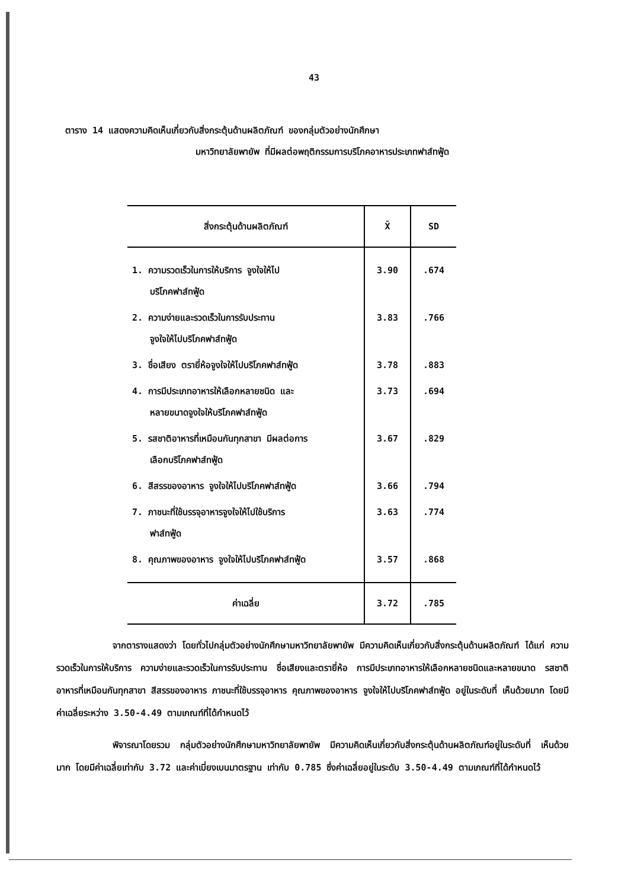43
ตาราง 14 แสดงความคิดเห็นเกี่ยวกับสิ่งกระตุ้นด้านผลิตภัณฑ์ ของกลุ่มตัวอย่างนักศึกษา
มหาวิทยาลัยพายัพ ที่มีผลต่อพฤติกรรมการบริโภคอาหารประเภทฟาส์ทฟู้ด
| สิ่งกระตุ้นด้านผลิตภัณฑ์ | X̄ | SD |
| --- | --- | --- |
| 1. ความรวดเร็วในการให้บริการ จูงใจให้ไป บริโภคฟาส์ทฟู้ด | 3.90 | .674 |
| 2. ความง่ายและรวดเร็วในการรับประทาน จูงใจให้ไปบริโภคฟาส์ทฟู้ด | 3.83 | .766 |
| 3. ชื่อเสียง ตรายี่ห้อจูงใจให้ไปบริโภคฟาส์ทฟู้ด | 3.78 | .883 |
| 4. การมีประเภทอาหารให้เลือกหลายชนิด และ หลายขนาดจูงใจให้บริโภคฟาส์ทฟู้ด | 3.73 | .694 |
| 5. รสชาติอาหารที่เหมือนกันทุกสาขา มีผลต่อการ เลือกบริโภคฟาส์ทฟู้ด | 3.67 | .829 |
| 6. สีสรรของอาหาร จูงใจให้ไปบริโภคฟาส์ทฟู้ด | 3.66 | .794 |
| 7. ภาชนะที่ใช้บรรจุอาหารจูงใจให้ไปใช้บริการ ฟาส์ทฟู้ด | 3.63 | .774 |
| 8. คุณภาพของอาหาร จูงใจให้ไปบริโภคฟาส์ทฟู้ด | 3.57 | .868 |
| ค่าเฉลี่ย | 3.72 | .785 |
จากตารางแสดงว่า โดยทั่วไปกลุ่มตัวอย่างนักศึกษามหาวิทยาลัยพายัพ มีความคิดเห็นเกี่ยวกับสิ่งกระตุ้นด้านผลิตภัณฑ์ ได้แก่ ความรวดเร็วในการให้บริการ ความง่ายและรวดเร็วในการรับประทาน ชื่อเสียงและตรายี่ห้อ การมีประเภทอาหารให้เลือกหลายชนิดและหลายขนาด รสชาติอาหารที่เหมือนกันทุกสาขา สีสรรของอาหาร ภาชนะที่ใช้บรรจุอาหาร คุณภาพของอาหาร จูงใจให้ไปบริโภคฟาส์ทฟู้ด อยู่ในระดับที่ เห็นด้วยมาก โดยมีค่าเฉลี่ยระหว่าง 3.50-4.49 ตามเกณฑ์ที่ได้กำหนดไว้
พิจารณาโดยรวม กลุ่มตัวอย่างนักศึกษามหาวิทยาลัยพายัพ มีความคิดเห็นเกี่ยวกับสิ่งกระตุ้นด้านผลิตภัณฑ์อยู่ในระดับที่ เห็นด้วยมาก โดยมีค่าเฉลี่ยเท่ากับ 3.72 และค่าเบี่ยงเบนมาตรฐาน เท่ากับ 0.785 ซึ่งค่าเฉลี่ยอยู่ในระดับ 3.50-4.49 ตามเกณฑ์ที่ได้กำหนดไว้